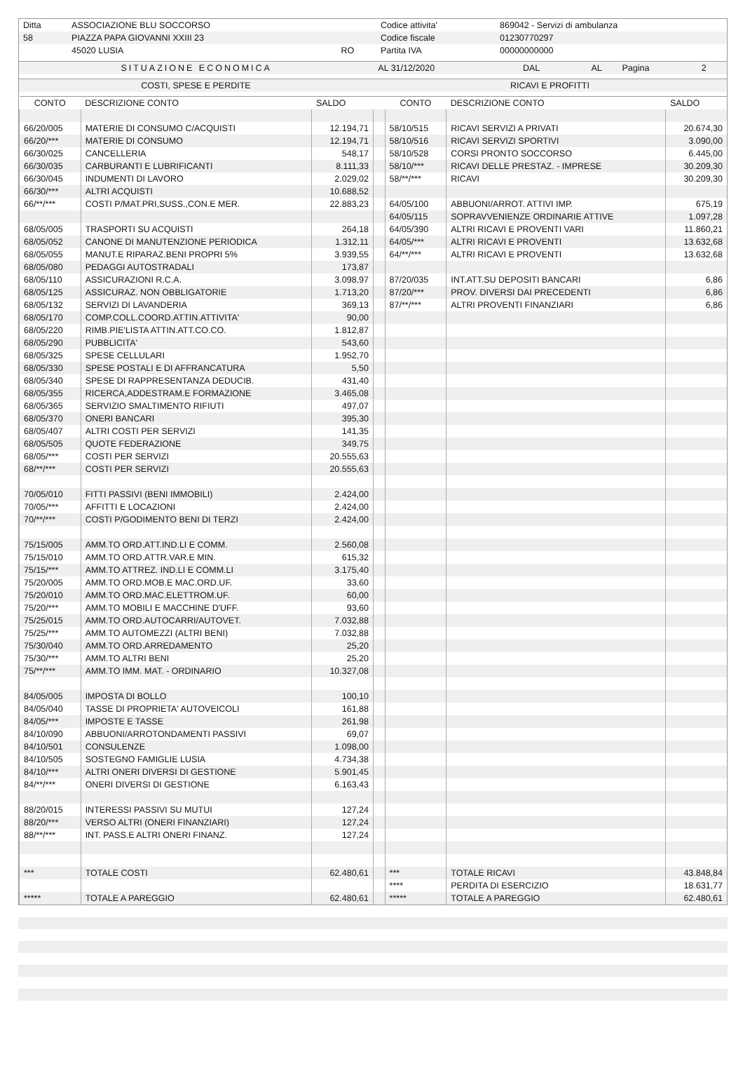| Ditta | ASSOCIAZIONE BLU SOCCORSO | | Codice attivita' | 869042 - Servizi di ambulanza |
| 58 | PIAZZA PAPA GIOVANNI XXIII 23 | | Codice fiscale | 01230770297 |
| | 45020 LUSIA | RO | Partita IVA | 00000000000 |
| SITUAZIONE ECONOMICA | AL 31/12/2020 | DAL | AL | Pagina | 2 |
| COSTI, SPESE E PERDITE | RICAVI E PROFITTI |
| CONTO | DESCRIZIONE CONTO | SALDO | | CONTO | DESCRIZIONE CONTO | SALDO |
| --- | --- | --- | --- | --- | --- | --- |
| 66/20/005 | MATERIE DI CONSUMO C/ACQUISTI | 12.194,71 | | 58/10/515 | RICAVI SERVIZI A PRIVATI | 20.674,30 |
| 66/20/*** | MATERIE DI CONSUMO | 12.194,71 | | 58/10/516 | RICAVI SERVIZI SPORTIVI | 3.090,00 |
| 66/30/025 | CANCELLERIA | 548,17 | | 58/10/528 | CORSI PRONTO SOCCORSO | 6.445,00 |
| 66/30/035 | CARBURANTI E LUBRIFICANTI | 8.111,33 | | 58/10/*** | RICAVI DELLE PRESTAZ. - IMPRESE | 30.209,30 |
| 66/30/045 | INDUMENTI DI LAVORO | 2.029,02 | | 58/**/*** | RICAVI | 30.209,30 |
| 66/30/*** | ALTRI ACQUISTI | 10.688,52 | | | | |
| 66/**/*** | COSTI P/MAT.PRI,SUSS.,CON.E MER. | 22.883,23 | | 64/05/100 | ABBUONI/ARROT. ATTIVI IMP. | 675,19 |
| | | | | 64/05/115 | SOPRAVVENIENZE ORDINARIE ATTIVE | 1.097,28 |
| 68/05/005 | TRASPORTI SU ACQUISTI | 264,18 | | 64/05/390 | ALTRI RICAVI E PROVENTI VARI | 11.860,21 |
| 68/05/052 | CANONE DI MANUTENZIONE PERIODICA | 1.312,11 | | 64/05/*** | ALTRI RICAVI E PROVENTI | 13.632,68 |
| 68/05/055 | MANUT.E RIPARAZ.BENI PROPRI 5% | 3.939,55 | | 64/**/*** | ALTRI RICAVI E PROVENTI | 13.632,68 |
| 68/05/080 | PEDAGGI AUTOSTRADALI | 173,87 | | | | |
| 68/05/110 | ASSICURAZIONI R.C.A. | 3.098,97 | | 87/20/035 | INT.ATT.SU DEPOSITI BANCARI | 6,86 |
| 68/05/125 | ASSICURAZ. NON OBBLIGATORIE | 1.713,20 | | 87/20/*** | PROV. DIVERSI DAI PRECEDENTI | 6,86 |
| 68/05/132 | SERVIZI DI LAVANDERIA | 369,13 | | 87/**/*** | ALTRI PROVENTI FINANZIARI | 6,86 |
| 68/05/170 | COMP.COLL.COORD.ATTIN.ATTIVITA' | 90,00 | | | | |
| 68/05/220 | RIMB.PIE'LISTA ATTIN.ATT.CO.CO. | 1.812,87 | | | | |
| 68/05/290 | PUBBLICITA' | 543,60 | | | | |
| 68/05/325 | SPESE CELLULARI | 1.952,70 | | | | |
| 68/05/330 | SPESE POSTALI E DI AFFRANCATURA | 5,50 | | | | |
| 68/05/340 | SPESE DI RAPPRESENTANZA DEDUCIB. | 431,40 | | | | |
| 68/05/355 | RICERCA,ADDESTRAM.E FORMAZIONE | 3.465,08 | | | | |
| 68/05/365 | SERVIZIO SMALTIMENTO RIFIUTI | 497,07 | | | | |
| 68/05/370 | ONERI BANCARI | 395,30 | | | | |
| 68/05/407 | ALTRI COSTI PER SERVIZI | 141,35 | | | | |
| 68/05/505 | QUOTE FEDERAZIONE | 349,75 | | | | |
| 68/05/*** | COSTI PER SERVIZI | 20.555,63 | | | | |
| 68/**/*** | COSTI PER SERVIZI | 20.555,63 | | | | |
| 70/05/010 | FITTI PASSIVI (BENI IMMOBILI) | 2.424,00 | | | | |
| 70/05/*** | AFFITTI E LOCAZIONI | 2.424,00 | | | | |
| 70/**/*** | COSTI P/GODIMENTO BENI DI TERZI | 2.424,00 | | | | |
| 75/15/005 | AMM.TO ORD.ATT.IND.LI E COMM. | 2.560,08 | | | | |
| 75/15/010 | AMM.TO ORD.ATTR.VAR.E MIN. | 615,32 | | | | |
| 75/15/*** | AMM.TO ATTREZ. IND.LI E COMM.LI | 3.175,40 | | | | |
| 75/20/005 | AMM.TO ORD.MOB.E MAC.ORD.UF. | 33,60 | | | | |
| 75/20/010 | AMM.TO ORD.MAC.ELETTROM.UF. | 60,00 | | | | |
| 75/20/*** | AMM.TO MOBILI E MACCHINE D'UFF. | 93,60 | | | | |
| 75/25/015 | AMM.TO ORD.AUTOCARRI/AUTOVET. | 7.032,88 | | | | |
| 75/25/*** | AMM.TO AUTOMEZZI (ALTRI BENI) | 7.032,88 | | | | |
| 75/30/040 | AMM.TO ORD.ARREDAMENTO | 25,20 | | | | |
| 75/30/*** | AMM.TO ALTRI BENI | 25,20 | | | | |
| 75/**/*** | AMM.TO IMM. MAT. - ORDINARIO | 10.327,08 | | | | |
| 84/05/005 | IMPOSTA DI BOLLO | 100,10 | | | | |
| 84/05/040 | TASSE DI PROPRIETA' AUTOVEICOLI | 161,88 | | | | |
| 84/05/*** | IMPOSTE E TASSE | 261,98 | | | | |
| 84/10/090 | ABBUONI/ARROTONDAMENTI PASSIVI | 69,07 | | | | |
| 84/10/501 | CONSULENZE | 1.098,00 | | | | |
| 84/10/505 | SOSTEGNO FAMIGLIE LUSIA | 4.734,38 | | | | |
| 84/10/*** | ALTRI ONERI DIVERSI DI GESTIONE | 5.901,45 | | | | |
| 84/**/*** | ONERI DIVERSI DI GESTIONE | 6.163,43 | | | | |
| 88/20/015 | INTERESSI PASSIVI SU MUTUI | 127,24 | | | | |
| 88/20/*** | VERSO ALTRI (ONERI FINANZIARI) | 127,24 | | | | |
| 88/**/*** | INT. PASS.E ALTRI ONERI FINANZ. | 127,24 | | | | |
| *** | TOTALE COSTI | 62.480,61 | | *** | TOTALE RICAVI | 43.848,84 |
| | | | | **** | PERDITA DI ESERCIZIO | 18.631,77 |
| ***** | TOTALE A PAREGGIO | 62.480,61 | | ***** | TOTALE A PAREGGIO | 62.480,61 |